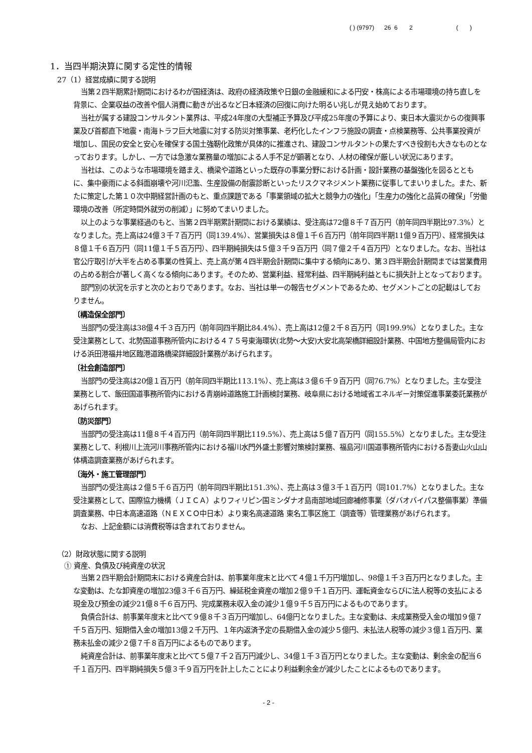( ) (9797) 26 6 2 ( )
1．当四半期決算に関する定性的情報
27（1）経営成績に関する説明
当第２四半期累計期間におけるわが国経済は、政府の経済政策や日銀の金融緩和による円安・株高による市場環境の持ち直しを背景に、企業収益の改善や個人消費に動きが出るなど日本経済の回復に向けた明るい兆しが見え始めております。
当社が属する建設コンサルタント業界は、平成24年度の大型補正予算及び平成25年度の予算により、東日本大震災からの復興事業及び首都直下地震・南海トラフ巨大地震に対する防災対策事業、老朽化したインフラ施設の調査・点検業務等、公共事業投資が増加し、国民の安全と安心を確保する国土強靭化政策が具体的に推進され、建設コンサルタントの果たすべき役割も大きなものとなっております。しかし、一方では急激な業務量の増加による人手不足が顕著となり、人材の確保が厳しい状況にあります。
当社は、このような市場環境を踏まえ、橋梁や道路といった既存の事業分野における計画・設計業務の基盤強化を図るとともに、集中豪雨による斜面崩壊や河川氾濫、生産設備の耐震診断といったリスクマネジメント業務に従事してまいりました。また、新たに策定した第１０次中期経営計画のもと、重点課題である「事業領域の拡大と競争力の強化」「生産力の強化と品質の確保」「労働環境の改善（所定時間外就労の削減）」に努めてまいりました。
以上のような事業経過のもと、当第２四半期累計期間における業績は、受注高は72億８千７百万円（前年同四半期比97.3%）となりました。売上高は24億３千７百万円（同139.4%）、営業損失は８億１千６百万円（前年同四半期11億９百万円）、経常損失は８億１千６百万円（同11億１千５百万円）、四半期純損失は５億３千９百万円（同７億２千４百万円）となりました。なお、当社は官公庁取引が大半を占める事業の性質上、売上高が第４四半期会計期間に集中する傾向にあり、第３四半期会計期間までは営業費用の占める割合が著しく高くなる傾向にあります。そのため、営業利益、経常利益、四半期純利益ともに損失計上となっております。
部門別の状況を示すと次のとおりであります。なお、当社は単一の報告セグメントであるため、セグメントごとの記載はしておりません。
〔構造保全部門〕
当部門の受注高は38億４千３百万円（前年同四半期比84.4%）、売上高は12億２千８百万円（同199.9%）となりました。主な受注業務として、北勢国道事務所管内における４７５号東海環状(北勢～大安)大安北高架橋詳細設計業務、中国地方整備局管内における浜田港福井地区臨港道路橋梁詳細設計業務があげられます。
〔社会創造部門〕
当部門の受注高は20億１百万円（前年同四半期比113.1%）、売上高は３億６千９百万円（同76.7%）となりました。主な受注業務として、飯田国道事務所管内における青崩峠道路施工計画検討業務、岐阜県における地域省エネルギー対策促進事業委託業務があげられます。
〔防災部門〕
当部門の受注高は11億８千４百万円（前年同四半期比119.5%）、売上高は５億７百万円（同155.5%）となりました。主な受注業務として、利根川上流河川事務所管内における福川水門外盛土影響対策検討業務、福島河川国道事務所管内における吾妻山火山山体構造調査業務があげられます。
〔海外・施工管理部門〕
当部門の受注高は２億５千６百万円（前年同四半期比151.3%）、売上高は３億３千１百万円（同101.7%）となりました。主な受注業務として、国際協力機構（ＪＩＣＡ）よりフィリピン国ミンダナオ島南部地域回廊補修事業（ダバオバイパス整備事業）準備調査業務、中日本高速道路（ＮＥＸＣＯ中日本）より東名高速道路 東名工事区施工（調査等）管理業務があげられます。
なお、上記金額には消費税等は含まれておりません。
（2）財政状態に関する説明
① 資産、負債及び純資産の状況
当第２四半期会計期間末における資産合計は、前事業年度末と比べて４億１千万円増加し、98億１千３百万円となりました。主な変動は、たな卸資産の増加23億３千６百万円、繰延税金資産の増加２億９千１百万円、運転資金ならびに法人税等の支払による現金及び預金の減少21億８千６百万円、完成業務未収入金の減少１億９千５百万円によるものであります。
負債合計は、前事業年度末と比べて９億８千３百万円増加し、64億円となりました。主な変動は、未成業務受入金の増加９億７千５百万円、短期借入金の増加13億２千万円、１年内返済予定の長期借入金の減少５億円、未払法人税等の減少３億１百万円、業務未払金の減少２億７千８百万円によるものであります。
純資産合計は、前事業年度末と比べて５億７千２百万円減少し、34億１千３百万円となりました。主な変動は、剰余金の配当６千１百万円、四半期純損失５億３千９百万円を計上したことにより利益剰余金が減少したことによるものであります。
- 2 -